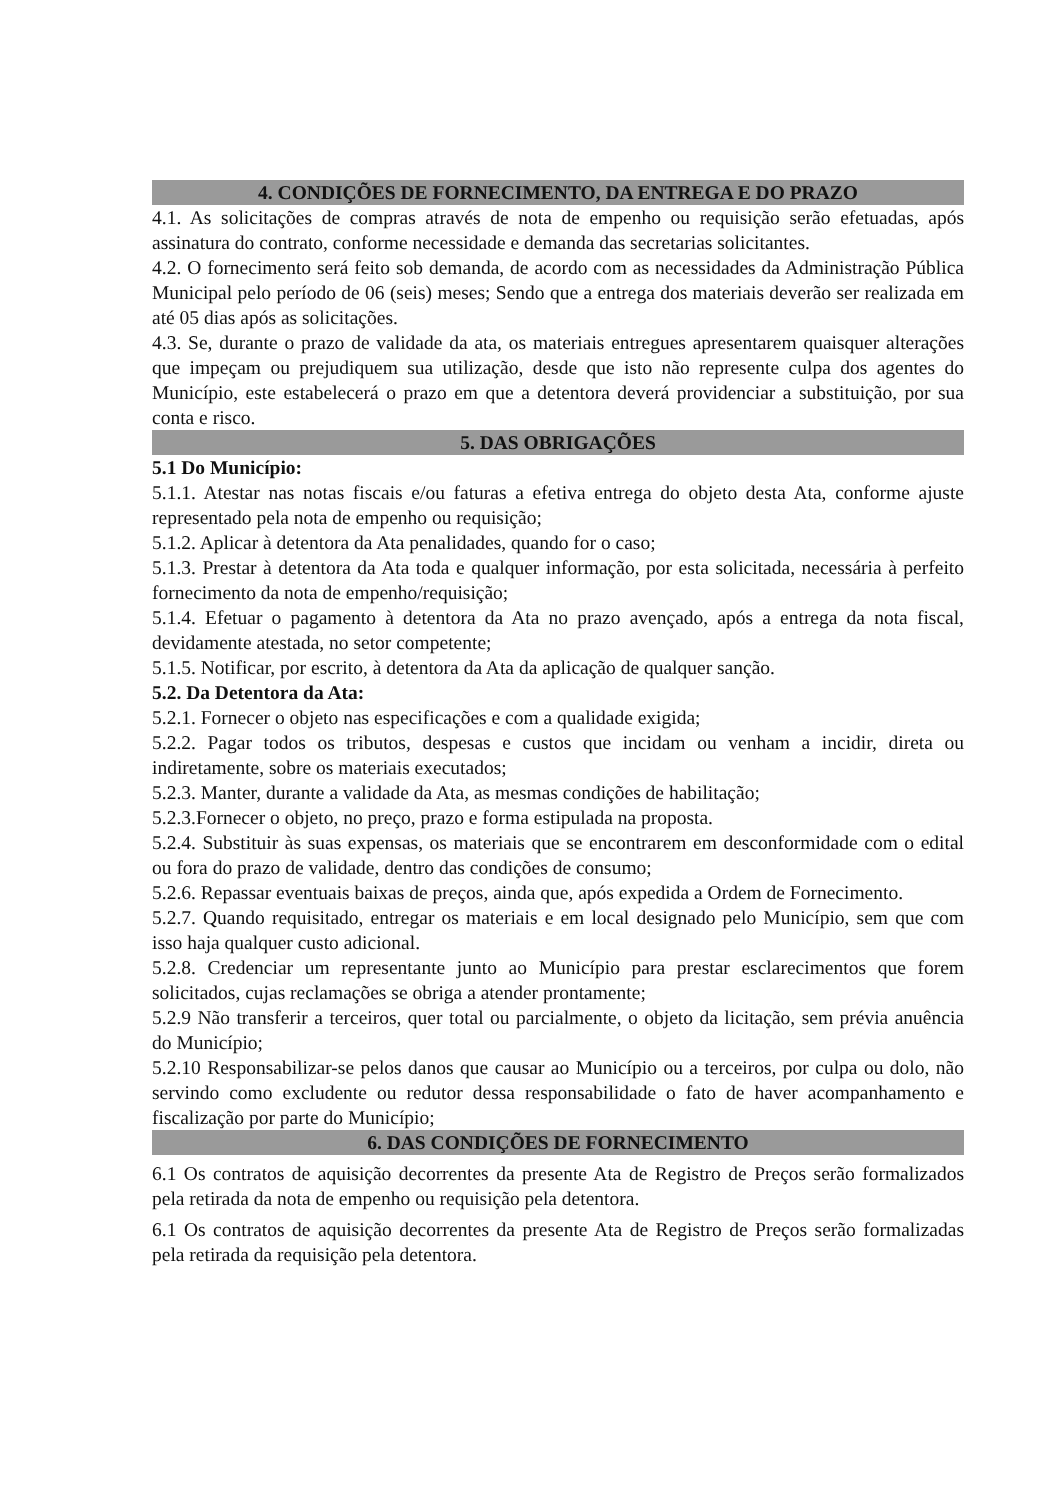4. CONDIÇÕES DE FORNECIMENTO, DA ENTREGA E DO PRAZO
4.1. As solicitações de compras através de nota de empenho ou requisição serão efetuadas, após assinatura do contrato, conforme necessidade e demanda das secretarias solicitantes.
4.2. O fornecimento será feito sob demanda, de acordo com as necessidades da Administração Pública Municipal pelo período de 06 (seis) meses; Sendo que a entrega dos materiais deverão ser realizada em até 05 dias após as solicitações.
4.3. Se, durante o prazo de validade da ata, os materiais entregues apresentarem quaisquer alterações que impeçam ou prejudiquem sua utilização, desde que isto não represente culpa dos agentes do Município, este estabelecerá o prazo em que a detentora deverá providenciar a substituição, por sua conta e risco.
5. DAS OBRIGAÇÕES
5.1 Do Município:
5.1.1. Atestar nas notas fiscais e/ou faturas a efetiva entrega do objeto desta Ata, conforme ajuste representado pela nota de empenho ou requisição;
5.1.2. Aplicar à detentora da Ata penalidades, quando for o caso;
5.1.3. Prestar à detentora da Ata toda e qualquer informação, por esta solicitada, necessária à perfeito fornecimento da nota de empenho/requisição;
5.1.4. Efetuar o pagamento à detentora da Ata no prazo avençado, após a entrega da nota fiscal, devidamente atestada, no setor competente;
5.1.5. Notificar, por escrito, à detentora da Ata da aplicação de qualquer sanção.
5.2. Da Detentora da Ata:
5.2.1. Fornecer o objeto nas especificações e com a qualidade exigida;
5.2.2. Pagar todos os tributos, despesas e custos que incidam ou venham a incidir, direta ou indiretamente, sobre os materiais executados;
5.2.3. Manter, durante a validade da Ata, as mesmas condições de habilitação;
5.2.3.Fornecer o objeto, no preço, prazo e forma estipulada na proposta.
5.2.4. Substituir às suas expensas, os materiais que se encontrarem em desconformidade com o edital ou fora do prazo de validade, dentro das condições de consumo;
5.2.6. Repassar eventuais baixas de preços, ainda que, após expedida a Ordem de Fornecimento.
5.2.7. Quando requisitado, entregar os materiais e em local designado pelo Município, sem que com isso haja qualquer custo adicional.
5.2.8. Credenciar um representante junto ao Município para prestar esclarecimentos que forem solicitados, cujas reclamações se obriga a atender prontamente;
5.2.9 Não transferir a terceiros, quer total ou parcialmente, o objeto da licitação, sem prévia anuência do Município;
5.2.10 Responsabilizar-se pelos danos que causar ao Município ou a terceiros, por culpa ou dolo, não servindo como excludente ou redutor dessa responsabilidade o fato de haver acompanhamento e fiscalização por parte do Município;
6. DAS CONDIÇÕES DE FORNECIMENTO
6.1 Os contratos de aquisição decorrentes da presente Ata de Registro de Preços serão formalizados pela retirada da nota de empenho ou requisição pela detentora.
6.1 Os contratos de aquisição decorrentes da presente Ata de Registro de Preços serão formalizadas pela retirada da requisição pela detentora.